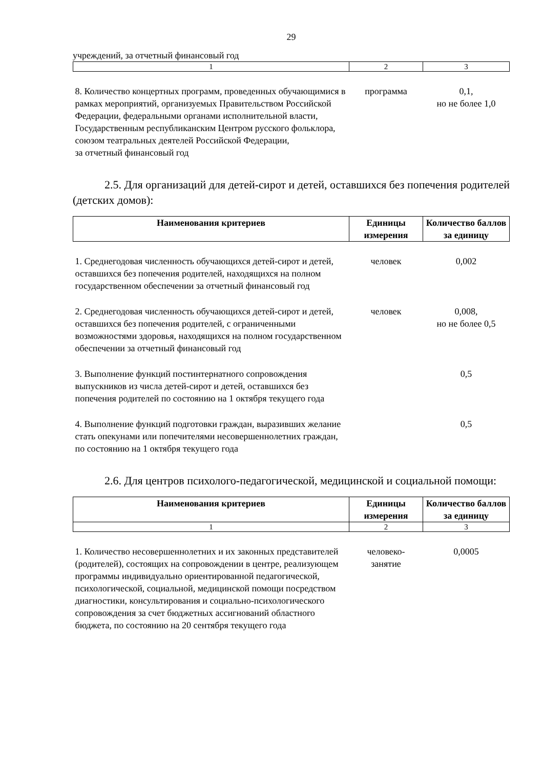29
учреждений, за отчетный финансовый год
| 1 | 2 | 3 |
| 8. Количество концертных программ, проведенных обучающимися в рамках мероприятий, организуемых Правительством Российской Федерации, федеральными органами исполнительной власти, Государственным республиканским Центром русского фольклора, союзом театральных деятелей Российской Федерации, за отчетный финансовый год | программа | 0,1, но не более 1,0 |
2.5. Для организаций для детей-сирот и детей, оставшихся без попечения родителей (детских домов):
| Наименования критериев | Единицы измерения | Количество баллов за единицу |
| --- | --- | --- |
| 1. Среднегодовая численность обучающихся детей-сирот и детей, оставшихся без попечения родителей, находящихся на полном государственном обеспечении за отчетный финансовый год | человек | 0,002 |
| 2. Среднегодовая численность обучающихся детей-сирот и детей, оставшихся без попечения родителей, с ограниченными возможностями здоровья, находящихся на полном государственном обеспечении за отчетный финансовый год | человек | 0,008, но не более 0,5 |
| 3. Выполнение функций постинтернатного сопровождения выпускников из числа детей-сирот и детей, оставшихся без попечения родителей по состоянию на 1 октября текущего года | | 0,5 |
| 4. Выполнение функций подготовки граждан, выразивших желание стать опекунами или попечителями несовершеннолетних граждан, по состоянию на 1 октября текущего года | | 0,5 |
2.6. Для центров психолого-педагогической, медицинской и социальной помощи:
| Наименования критериев | Единицы измерения | Количество баллов за единицу |
| --- | --- | --- |
| 1 | 2 | 3 |
| 1. Количество несовершеннолетних и их законных представителей (родителей), состоящих на сопровождении в центре, реализующем программы индивидуально ориентированной педагогической, психологической, социальной, медицинской помощи посредством диагностики, консультирования и социально-психологического сопровождения за счет бюджетных ассигнований областного бюджета, по состоянию на 20 сентября текущего года | человеко- занятие | 0,0005 |